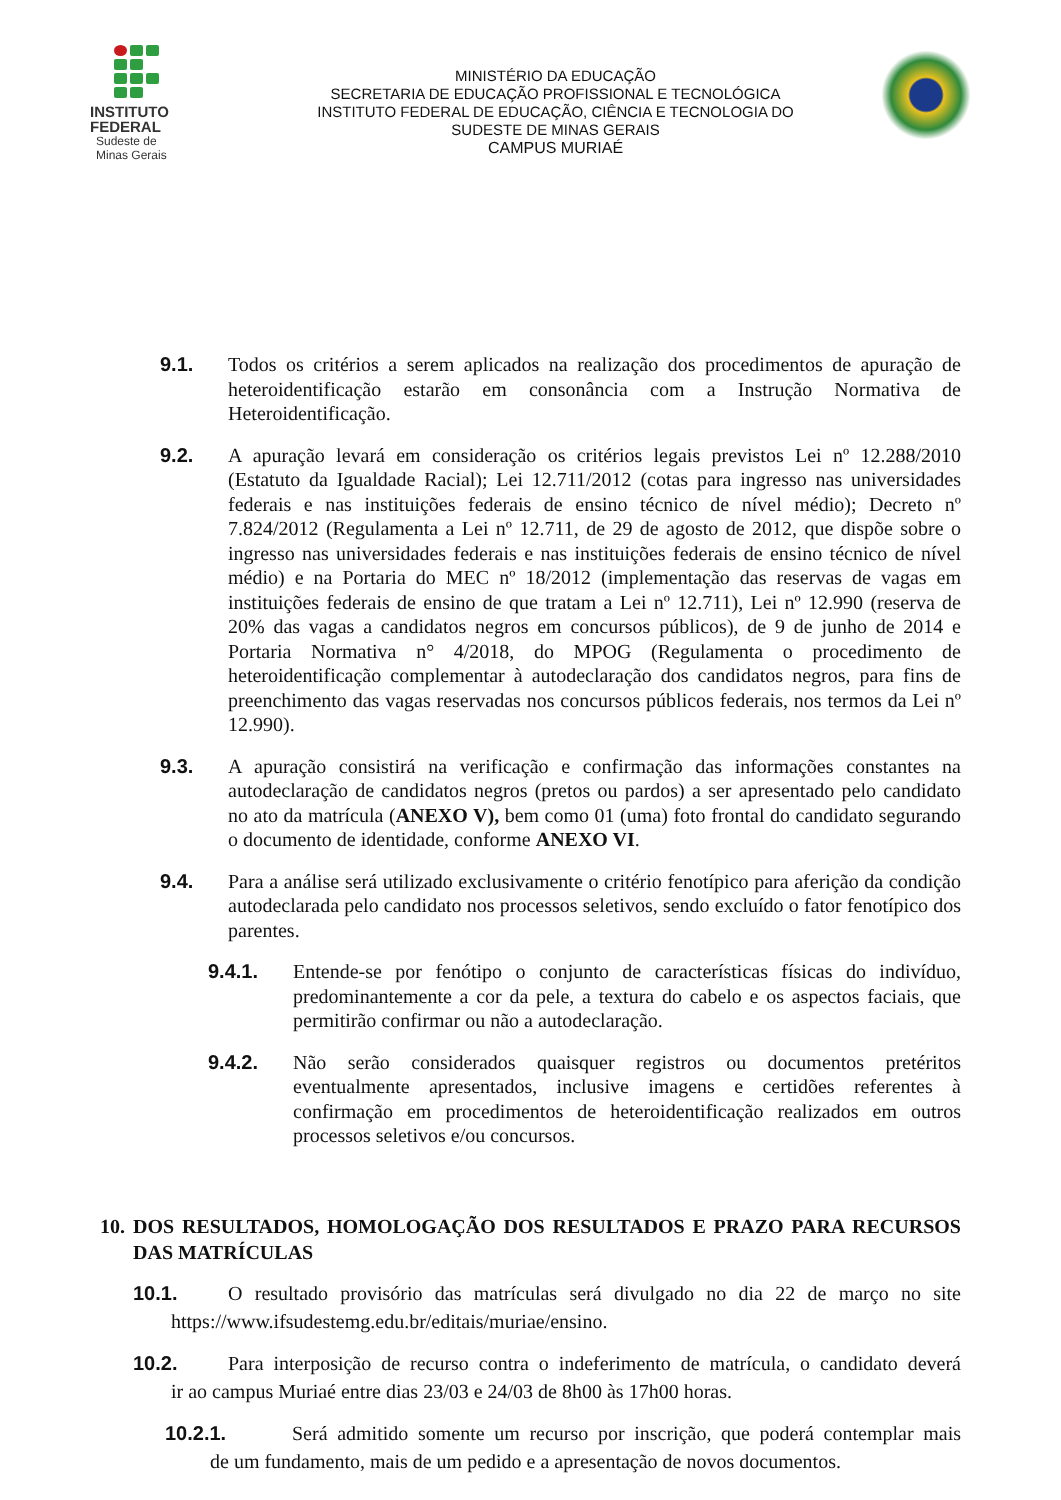INSTITUTO
FEDERAL
Sudeste de
Minas Gerais
MINISTÉRIO DA EDUCAÇÃO
SECRETARIA DE EDUCAÇÃO PROFISSIONAL E TECNOLÓGICA
INSTITUTO FEDERAL DE EDUCAÇÃO, CIÊNCIA E TECNOLOGIA DO
SUDESTE DE MINAS GERAIS
CAMPUS MURIAÉ
9.1. Todos os critérios a serem aplicados na realização dos procedimentos de apuração de heteroidentificação estarão em consonância com a Instrução Normativa de Heteroidentificação.
9.2. A apuração levará em consideração os critérios legais previstos Lei nº 12.288/2010 (Estatuto da Igualdade Racial); Lei 12.711/2012 (cotas para ingresso nas universidades federais e nas instituições federais de ensino técnico de nível médio); Decreto nº 7.824/2012 (Regulamenta a Lei nº 12.711, de 29 de agosto de 2012, que dispõe sobre o ingresso nas universidades federais e nas instituições federais de ensino técnico de nível médio) e na Portaria do MEC nº 18/2012 (implementação das reservas de vagas em instituições federais de ensino de que tratam a Lei nº 12.711), Lei nº 12.990 (reserva de 20% das vagas a candidatos negros em concursos públicos), de 9 de junho de 2014 e Portaria Normativa n° 4/2018, do MPOG (Regulamenta o procedimento de heteroidentificação complementar à autodeclaração dos candidatos negros, para fins de preenchimento das vagas reservadas nos concursos públicos federais, nos termos da Lei nº 12.990).
9.3. A apuração consistirá na verificação e confirmação das informações constantes na autodeclaração de candidatos negros (pretos ou pardos) a ser apresentado pelo candidato no ato da matrícula (ANEXO V), bem como 01 (uma) foto frontal do candidato segurando o documento de identidade, conforme ANEXO VI.
9.4. Para a análise será utilizado exclusivamente o critério fenotípico para aferição da condição autodeclarada pelo candidato nos processos seletivos, sendo excluído o fator fenotípico dos parentes.
9.4.1. Entende-se por fenótipo o conjunto de características físicas do indivíduo, predominantemente a cor da pele, a textura do cabelo e os aspectos faciais, que permitirão confirmar ou não a autodeclaração.
9.4.2. Não serão considerados quaisquer registros ou documentos pretéritos eventualmente apresentados, inclusive imagens e certidões referentes à confirmação em procedimentos de heteroidentificação realizados em outros processos seletivos e/ou concursos.
10. DOS RESULTADOS, HOMOLOGAÇÃO DOS RESULTADOS E PRAZO PARA RECURSOS DAS MATRÍCULAS
10.1. O resultado provisório das matrículas será divulgado no dia 22 de março no site https://www.ifsudestemg.edu.br/editais/muriae/ensino.
10.2. Para interposição de recurso contra o indeferimento de matrícula, o candidato deverá ir ao campus Muriaé entre dias 23/03 e 24/03 de 8h00 às 17h00 horas.
10.2.1. Será admitido somente um recurso por inscrição, que poderá contemplar mais de um fundamento, mais de um pedido e a apresentação de novos documentos.